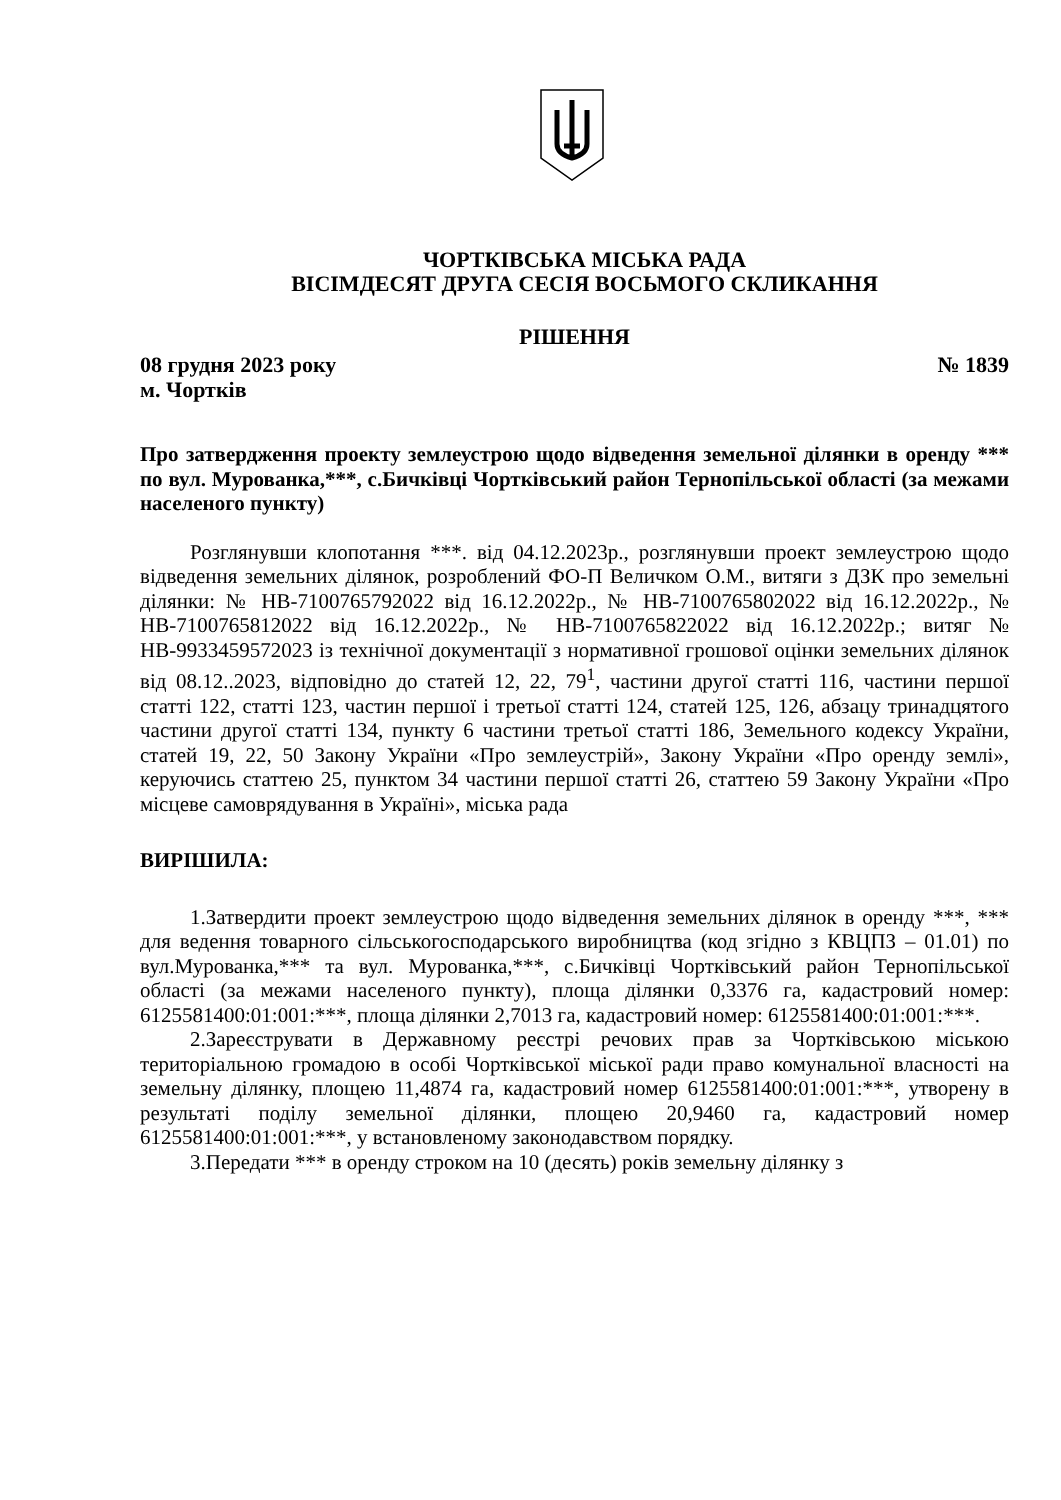ЧОРТКІВСЬКА МІСЬКА РАДА
ВІСІМДЕСЯТ ДРУГА СЕСІЯ ВОСЬМОГО СКЛИКАННЯ
РІШЕННЯ
08 грудня 2023 року № 1839
м. Чортків
Про затвердження проекту землеустрою щодо відведення земельної ділянки в оренду *** по вул. Мурованка,***, с.Бичківці Чортківський район Тернопільської області (за межами населеного пункту)
Розглянувши клопотання ***. від 04.12.2023р., розглянувши проект землеустрою щодо відведення земельних ділянок, розроблений ФО-П Величком О.М., витяги з ДЗК про земельні ділянки: № НВ-7100765792022 від 16.12.2022р., № НВ-7100765802022 від 16.12.2022р., № НВ-7100765812022 від 16.12.2022р., № НВ-7100765822022 від 16.12.2022р.; витяг № НВ-9933459572023 із технічної документації з нормативної грошової оцінки земельних ділянок від 08.12..2023, відповідно до статей 12, 22, 79<sup>1</sup>, частини другої статті 116, частини першої статті 122, статті 123, частин першої і третьої статті 124, статей 125, 126, абзацу тринадцятого частини другої статті 134, пункту 6 частини третьої статті 186, Земельного кодексу України, статей 19, 22, 50 Закону України «Про землеустрій», Закону України «Про оренду землі», керуючись статтею 25, пунктом 34 частини першої статті 26, статтею 59 Закону України «Про місцеве самоврядування в Україні», міська рада
ВИРІШИЛА:
1.Затвердити проект землеустрою щодо відведення земельних ділянок в оренду ***, *** для ведення товарного сільськогосподарського виробництва (код згідно з КВЦПЗ – 01.01) по вул.Мурованка,*** та вул. Мурованка,***, с.Бичківці Чортківський район Тернопільської області (за межами населеного пункту), площа ділянки 0,3376 га, кадастровий номер: 6125581400:01:001:***, площа ділянки 2,7013 га, кадастровий номер: 6125581400:01:001:***.
2.Зареєструвати в Державному реєстрі речових прав за Чортківською міською територіальною громадою в особі Чортківської міської ради право комунальної власності на земельну ділянку, площею 11,4874 га, кадастровий номер 6125581400:01:001:***, утворену в результаті поділу земельної ділянки, площею 20,9460 га, кадастровий номер 6125581400:01:001:***, у встановленому законодавством порядку.
3.Передати *** в оренду строком на 10 (десять) років земельну ділянку з